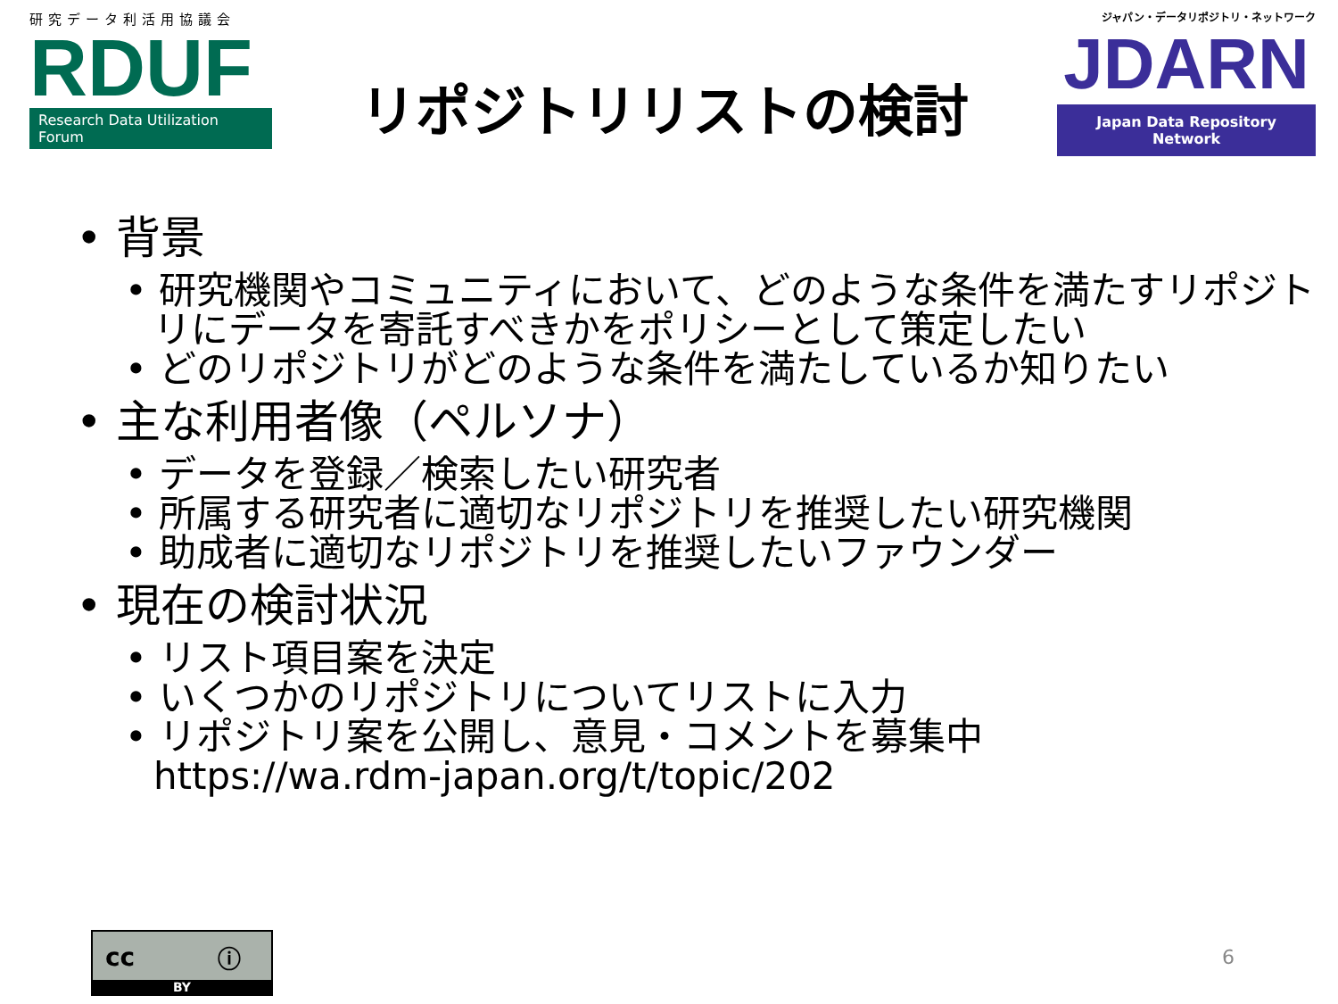研究データ利活用協議会
RDUF
Research Data Utilization Forum
リポジトリリストの検討
ジャパン・データリポジトリ・ネットワーク
JDARN
Japan Data Repository Network
• 背景
• 研究機関やコミュニティにおいて、どのような条件を満たすリポジトリにデータを寄託すべきかをポリシーとして策定したい
• どのリポジトリがどのような条件を満たしているか知りたい
• 主な利用者像（ペルソナ）
• データを登録／検索したい研究者
• 所属する研究者に適切なリポジトリを推奨したい研究機関
• 助成者に適切なリポジトリを推奨したいファウンダー
• 現在の検討状況
• リスト項目案を決定
• いくつかのリポジトリについてリストに入力
• リポジトリ案を公開し、意見・コメントを募集中
https://wa.rdm-japan.org/t/topic/202
cc ⓘ
BY
6